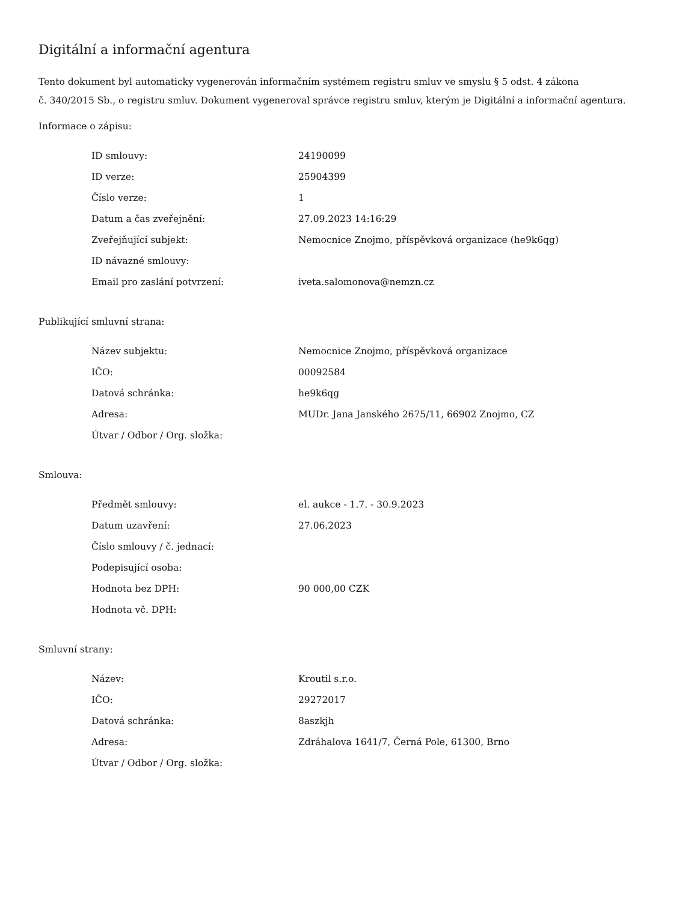Digitální a informační agentura
Tento dokument byl automaticky vygenerován informačním systémem registru smluv ve smyslu § 5 odst. 4 zákona
č. 340/2015 Sb., o registru smluv. Dokument vygeneroval správce registru smluv, kterým je Digitální a informační agentura.
Informace o zápisu:
| ID smlouvy: | 24190099 |
| ID verze: | 25904399 |
| Číslo verze: | 1 |
| Datum a čas zveřejnění: | 27.09.2023 14:16:29 |
| Zveřejňující subjekt: | Nemocnice Znojmo, příspěvková organizace (he9k6qg) |
| ID návazné smlouvy: | |
| Email pro zaslání potvrzení: | iveta.salomonova@nemzn.cz |
Publikující smluvní strana:
| Název subjektu: | Nemocnice Znojmo, příspěvková organizace |
| IČO: | 00092584 |
| Datová schránka: | he9k6qg |
| Adresa: | MUDr. Jana Janského 2675/11, 66902 Znojmo, CZ |
| Útvar / Odbor / Org. složka: | |
Smlouva:
| Předmět smlouvy: | el. aukce - 1.7. - 30.9.2023 |
| Datum uzavření: | 27.06.2023 |
| Číslo smlouvy / č. jednací: | |
| Podepisující osoba: | |
| Hodnota bez DPH: | 90 000,00 CZK |
| Hodnota vč. DPH: | |
Smluvní strany:
| Název: | Kroutil s.r.o. |
| IČO: | 29272017 |
| Datová schránka: | 8aszkjh |
| Adresa: | Zdráhalova 1641/7, Černá Pole, 61300, Brno |
| Útvar / Odbor / Org. složka: | |